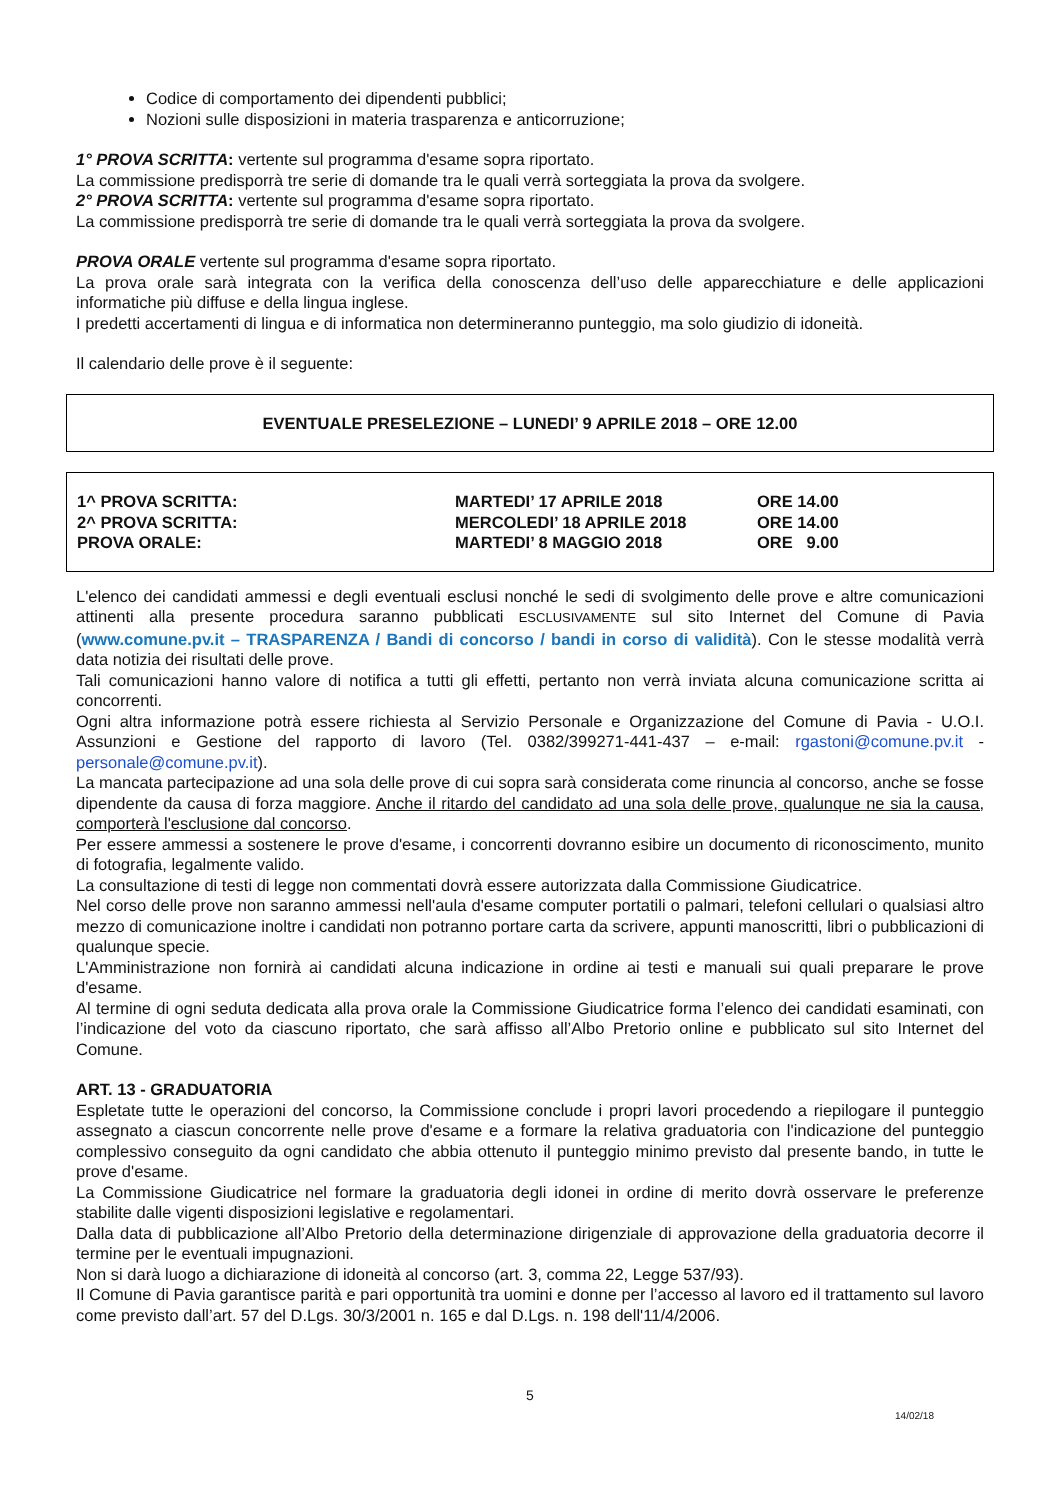Codice di comportamento dei dipendenti pubblici;
Nozioni sulle disposizioni in materia trasparenza e anticorruzione;
1° PROVA SCRITTA: vertente sul programma d'esame sopra riportato.
La commissione predisporrà tre serie di domande tra le quali verrà sorteggiata la prova da svolgere.
2° PROVA SCRITTA: vertente sul programma d'esame sopra riportato.
La commissione predisporrà tre serie di domande tra le quali verrà sorteggiata la prova da svolgere.
PROVA ORALE vertente sul programma d'esame sopra riportato.
La prova orale sarà integrata con la verifica della conoscenza dell’uso delle apparecchiature e delle applicazioni informatiche più diffuse e della lingua inglese.
I predetti accertamenti di lingua e di informatica non determineranno punteggio, ma solo giudizio di idoneità.
Il calendario delle prove è il seguente:
EVENTUALE PRESELEZIONE – LUNEDI’ 9 APRILE 2018 – ORE 12.00
| 1^ PROVA SCRITTA: | MARTEDI’ 17 APRILE 2018 | ORE 14.00 |
| 2^ PROVA SCRITTA: | MERCOLEDI’ 18 APRILE 2018 | ORE 14.00 |
| PROVA ORALE: | MARTEDI’ 8 MAGGIO 2018 | ORE 9.00 |
L'elenco dei candidati ammessi e degli eventuali esclusi nonché le sedi di svolgimento delle prove e altre comunicazioni attinenti alla presente procedura saranno pubblicati ESCLUSIVAMENTE sul sito Internet del Comune di Pavia (www.comune.pv.it – TRASPARENZA / Bandi di concorso / bandi in corso di validità). Con le stesse modalità verrà data notizia dei risultati delle prove.
Tali comunicazioni hanno valore di notifica a tutti gli effetti, pertanto non verrà inviata alcuna comunicazione scritta ai concorrenti.
Ogni altra informazione potrà essere richiesta al Servizio Personale e Organizzazione del Comune di Pavia - U.O.I. Assunzioni e Gestione del rapporto di lavoro (Tel. 0382/399271-441-437 – e-mail: rgastoni@comune.pv.it - personale@comune.pv.it).
La mancata partecipazione ad una sola delle prove di cui sopra sarà considerata come rinuncia al concorso, anche se fosse dipendente da causa di forza maggiore. Anche il ritardo del candidato ad una sola delle prove, qualunque ne sia la causa, comporterà l'esclusione dal concorso.
Per essere ammessi a sostenere le prove d'esame, i concorrenti dovranno esibire un documento di riconoscimento, munito di fotografia, legalmente valido.
La consultazione di testi di legge non commentati dovrà essere autorizzata dalla Commissione Giudicatrice.
Nel corso delle prove non saranno ammessi nell'aula d'esame computer portatili o palmari, telefoni cellulari o qualsiasi altro mezzo di comunicazione inoltre i candidati non potranno portare carta da scrivere, appunti manoscritti, libri o pubblicazioni di qualunque specie.
L'Amministrazione non fornirà ai candidati alcuna indicazione in ordine ai testi e manuali sui quali preparare le prove d'esame.
Al termine di ogni seduta dedicata alla prova orale la Commissione Giudicatrice forma l’elenco dei candidati esaminati, con l’indicazione del voto da ciascuno riportato, che sarà affisso all’Albo Pretorio online e pubblicato sul sito Internet del Comune.
ART. 13 - GRADUATORIA
Espletate tutte le operazioni del concorso, la Commissione conclude i propri lavori procedendo a riepilogare il punteggio assegnato a ciascun concorrente nelle prove d'esame e a formare la relativa graduatoria con l'indicazione del punteggio complessivo conseguito da ogni candidato che abbia ottenuto il punteggio minimo previsto dal presente bando, in tutte le prove d'esame.
La Commissione Giudicatrice nel formare la graduatoria degli idonei in ordine di merito dovrà osservare le preferenze stabilite dalle vigenti disposizioni legislative e regolamentari.
Dalla data di pubblicazione all’Albo Pretorio della determinazione dirigenziale di approvazione della graduatoria decorre il termine per le eventuali impugnazioni.
Non si darà luogo a dichiarazione di idoneità al concorso (art. 3, comma 22, Legge 537/93).
Il Comune di Pavia garantisce parità e pari opportunità tra uomini e donne per l’accesso al lavoro ed il trattamento sul lavoro come previsto dall’art. 57 del D.Lgs. 30/3/2001 n. 165 e dal D.Lgs. n. 198 dell'11/4/2006.
5
14/02/18